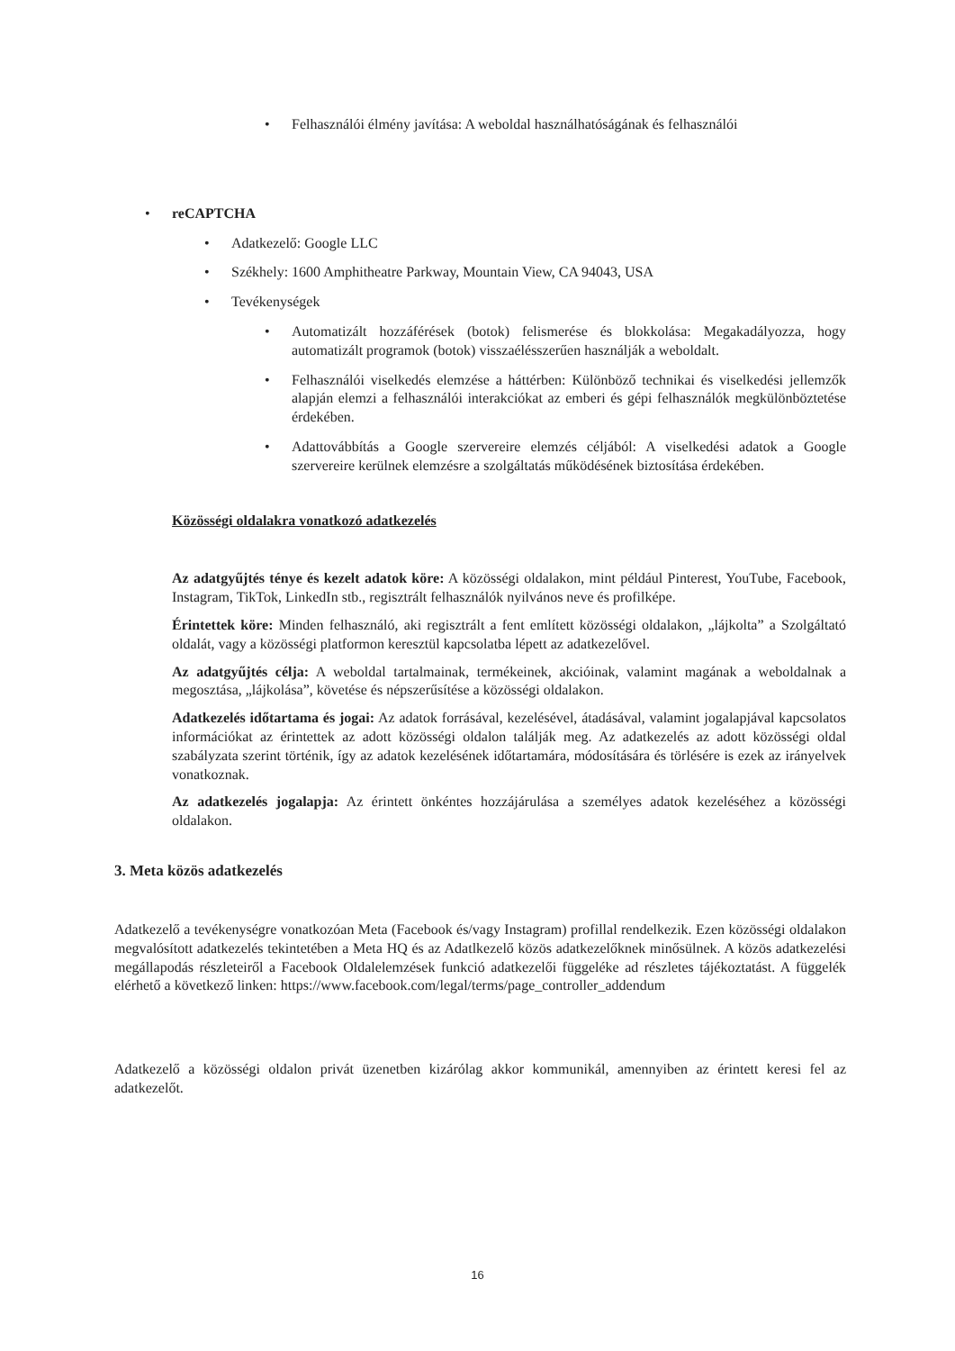• Felhasználói élmény javítása: A weboldal használhatóságának és felhasználói
• reCAPTCHA
• Adatkezelő: Google LLC
• Székhely: 1600 Amphitheatre Parkway, Mountain View, CA 94043, USA
• Tevékenységek
• Automatizált hozzáférések (botok) felismerése és blokkolása: Megakadályozza, hogy automatizált programok (botok) visszaélésszerűen használják a weboldalt.
• Felhasználói viselkedés elemzése a háttérben: Különböző technikai és viselkedési jellemzők alapján elemzi a felhasználói interakciókat az emberi és gépi felhasználók megkülönböztetése érdekében.
• Adattovábbítás a Google szervereire elemzés céljából: A viselkedési adatok a Google szervereire kerülnek elemzésre a szolgáltatás működésének biztosítása érdekében.
Közösségi oldalakra vonatkozó adatkezelés
Az adatgyűjtés ténye és kezelt adatok köre: A közösségi oldalakon, mint például Pinterest, YouTube, Facebook, Instagram, TikTok, LinkedIn stb., regisztrált felhasználók nyilvános neve és profilképe.
Érintettek köre: Minden felhasználó, aki regisztrált a fent említett közösségi oldalakon, „lájkolta” a Szolgáltató oldalát, vagy a közösségi platformon keresztül kapcsolatba lépett az adatkezelővel.
Az adatgyűjtés célja: A weboldal tartalmainak, termékeinek, akcióinak, valamint magának a weboldalnak a megosztása, „lájkolása”, követése és népszerűsítése a közösségi oldalakon.
Adatkezelés időtartama és jogai: Az adatok forrásával, kezelésével, átadásával, valamint jogalapjával kapcsolatos információkat az érintettek az adott közösségi oldalon találják meg. Az adatkezelés az adott közösségi oldal szabályzata szerint történik, így az adatok kezelésének időtartamára, módosítására és törlésére is ezek az irányelvek vonatkoznak.
Az adatkezelés jogalapja: Az érintett önkéntes hozzájárulása a személyes adatok kezeléséhez a közösségi oldalakon.
3. Meta közös adatkezelés
Adatkezelő a tevékenységre vonatkozóan Meta (Facebook és/vagy Instagram) profillal rendelkezik. Ezen közösségi oldalakon megvalósított adatkezelés tekintetében a Meta HQ és az Adatlkezelő közös adatkezelőknek minősülnek. A közös adatkezelési megállapodás részleteiről a Facebook Oldalelemzések funkció adatkezelői függeléke ad részletes tájékoztatást. A függelék elérhető a következő linken: https://www.facebook.com/legal/terms/page_controller_addendum
Adatkezelő a közösségi oldalon privát üzenetben kizárólag akkor kommunikál, amennyiben az érintett keresi fel az adatkezelőt.
16